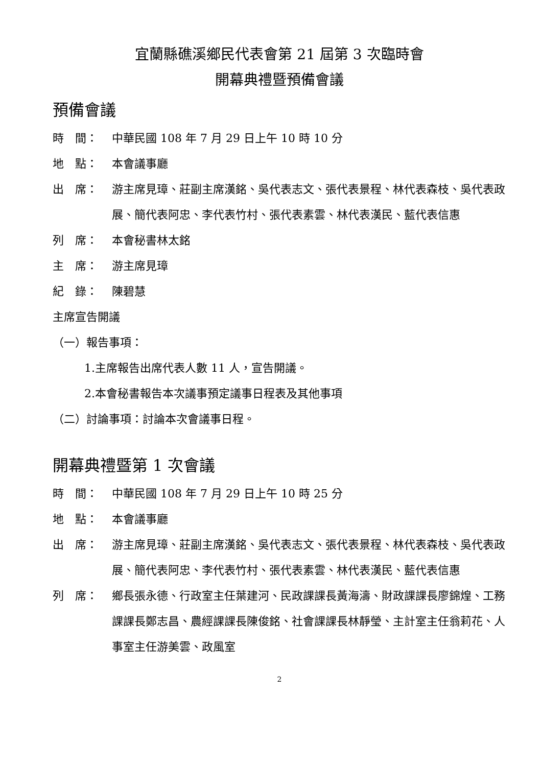宜蘭縣礁溪鄉民代表會第 21 屆第 3 次臨時會
開幕典禮暨預備會議
預備會議
時　間： 中華民國 108 年 7 月 29 日上午 10 時 10 分
地　點： 本會議事廳
出　席： 游主席見璋、莊副主席漢銘、吳代表志文、張代表景程、林代表森枝、吳代表政展、簡代表阿忠、李代表竹村、張代表素雲、林代表漢民、藍代表信惠
列　席： 本會秘書林太銘
主　席： 游主席見璋
紀　錄： 陳碧慧
主席宣告開議
（一）報告事項：
1.主席報告出席代表人數 11 人，宣告開議。
2.本會秘書報告本次議事預定議事日程表及其他事項
（二）討論事項：討論本次會議事日程。
開幕典禮暨第 1 次會議
時　間： 中華民國 108 年 7 月 29 日上午 10 時 25 分
地　點： 本會議事廳
出　席： 游主席見璋、莊副主席漢銘、吳代表志文、張代表景程、林代表森枝、吳代表政展、簡代表阿忠、李代表竹村、張代表素雲、林代表漢民、藍代表信惠
列　席： 鄉長張永德、行政室主任葉建河、民政課課長黃海濤、財政課課長廖錦煌、工務課課長鄭志昌、農經課課長陳俊銘、社會課課長林靜瑩、主計室主任翁莉花、人事室主任游美雲、政風室
2